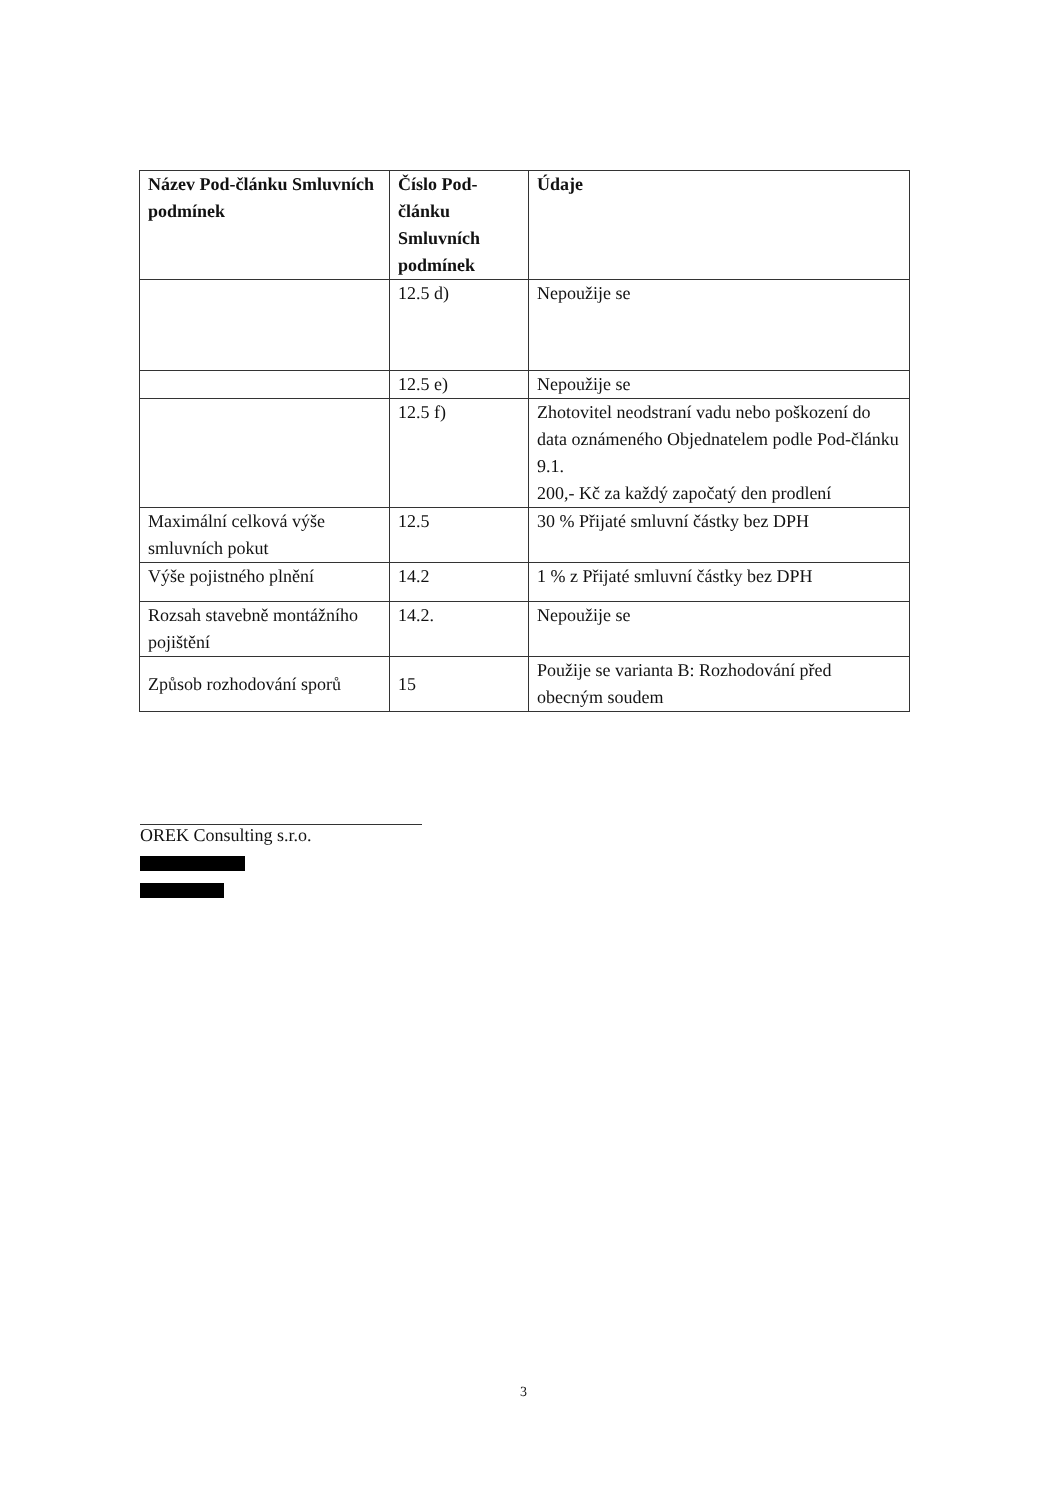| Název Pod-článku Smluvních podmínek | Číslo Pod-článku Smluvních podmínek | Údaje |
| --- | --- | --- |
| | 12.5 d) | Nepoužije se |
| | 12.5 e) | Nepoužije se |
| | 12.5 f) | Zhotovitel neodstraní vadu nebo poškození do data oznámeného Objednatelem podle Pod-článku 9.1. 200,- Kč za každý započatý den prodlení |
| Maximální celková výše smluvních pokut | 12.5 | 30 % Přijaté smluvní částky bez DPH |
| Výše pojistného plnění | 14.2 | 1 % z Přijaté smluvní částky bez DPH |
| Rozsah stavebně montážního pojištění | 14.2. | Nepoužije se |
| Způsob rozhodování sporů | 15 | Použije se varianta B: Rozhodování před obecným soudem |
OREK Consulting s.r.o.
3